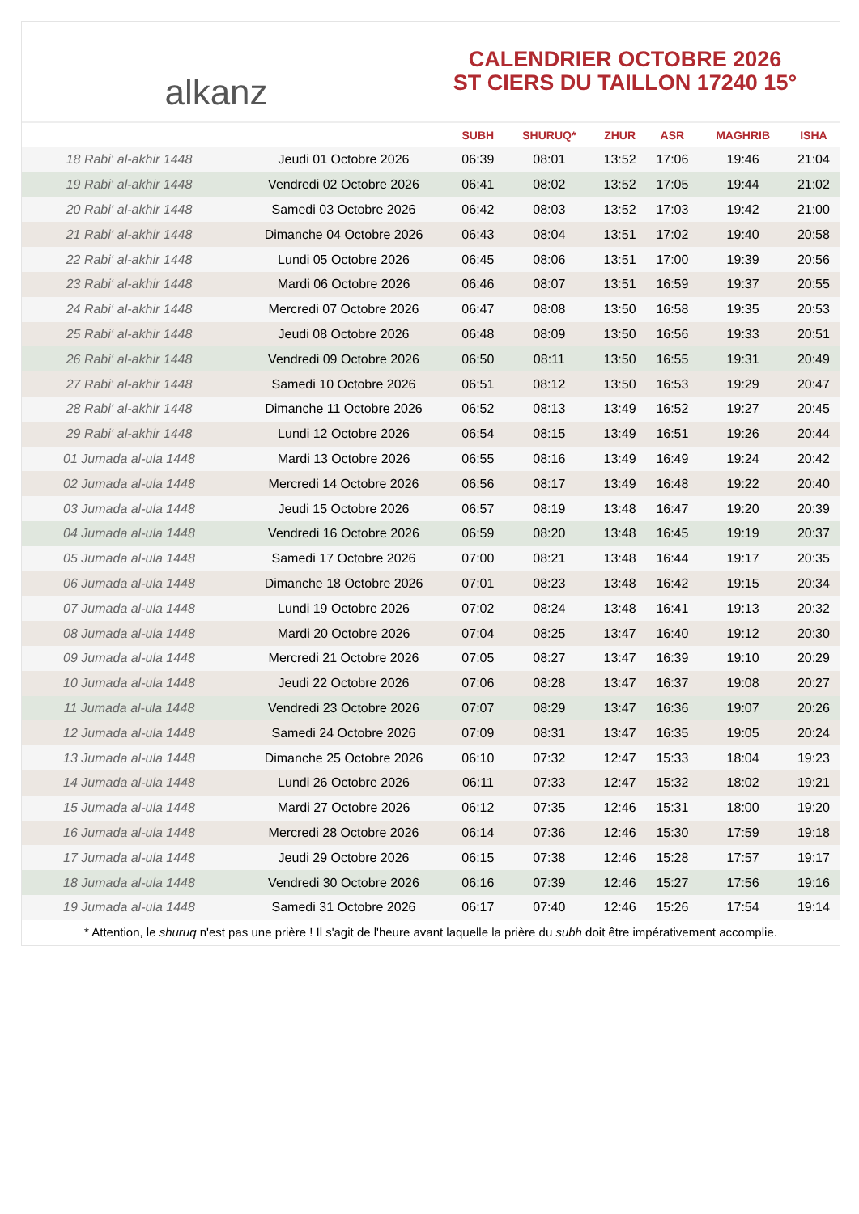alkanz
CALENDRIER OCTOBRE 2026
ST CIERS DU TAILLON 17240 15°
| | | SUBH | SHURUQ* | ZHUR | ASR | MAGHRIB | ISHA |
| --- | --- | --- | --- | --- | --- | --- | --- |
| 18 Rabi‘ al-akhir 1448 | Jeudi 01 Octobre 2026 | 06:39 | 08:01 | 13:52 | 17:06 | 19:46 | 21:04 |
| 19 Rabi‘ al-akhir 1448 | Vendredi 02 Octobre 2026 | 06:41 | 08:02 | 13:52 | 17:05 | 19:44 | 21:02 |
| 20 Rabi‘ al-akhir 1448 | Samedi 03 Octobre 2026 | 06:42 | 08:03 | 13:52 | 17:03 | 19:42 | 21:00 |
| 21 Rabi‘ al-akhir 1448 | Dimanche 04 Octobre 2026 | 06:43 | 08:04 | 13:51 | 17:02 | 19:40 | 20:58 |
| 22 Rabi‘ al-akhir 1448 | Lundi 05 Octobre 2026 | 06:45 | 08:06 | 13:51 | 17:00 | 19:39 | 20:56 |
| 23 Rabi‘ al-akhir 1448 | Mardi 06 Octobre 2026 | 06:46 | 08:07 | 13:51 | 16:59 | 19:37 | 20:55 |
| 24 Rabi‘ al-akhir 1448 | Mercredi 07 Octobre 2026 | 06:47 | 08:08 | 13:50 | 16:58 | 19:35 | 20:53 |
| 25 Rabi‘ al-akhir 1448 | Jeudi 08 Octobre 2026 | 06:48 | 08:09 | 13:50 | 16:56 | 19:33 | 20:51 |
| 26 Rabi‘ al-akhir 1448 | Vendredi 09 Octobre 2026 | 06:50 | 08:11 | 13:50 | 16:55 | 19:31 | 20:49 |
| 27 Rabi‘ al-akhir 1448 | Samedi 10 Octobre 2026 | 06:51 | 08:12 | 13:50 | 16:53 | 19:29 | 20:47 |
| 28 Rabi‘ al-akhir 1448 | Dimanche 11 Octobre 2026 | 06:52 | 08:13 | 13:49 | 16:52 | 19:27 | 20:45 |
| 29 Rabi‘ al-akhir 1448 | Lundi 12 Octobre 2026 | 06:54 | 08:15 | 13:49 | 16:51 | 19:26 | 20:44 |
| 01 Jumada al-ula 1448 | Mardi 13 Octobre 2026 | 06:55 | 08:16 | 13:49 | 16:49 | 19:24 | 20:42 |
| 02 Jumada al-ula 1448 | Mercredi 14 Octobre 2026 | 06:56 | 08:17 | 13:49 | 16:48 | 19:22 | 20:40 |
| 03 Jumada al-ula 1448 | Jeudi 15 Octobre 2026 | 06:57 | 08:19 | 13:48 | 16:47 | 19:20 | 20:39 |
| 04 Jumada al-ula 1448 | Vendredi 16 Octobre 2026 | 06:59 | 08:20 | 13:48 | 16:45 | 19:19 | 20:37 |
| 05 Jumada al-ula 1448 | Samedi 17 Octobre 2026 | 07:00 | 08:21 | 13:48 | 16:44 | 19:17 | 20:35 |
| 06 Jumada al-ula 1448 | Dimanche 18 Octobre 2026 | 07:01 | 08:23 | 13:48 | 16:42 | 19:15 | 20:34 |
| 07 Jumada al-ula 1448 | Lundi 19 Octobre 2026 | 07:02 | 08:24 | 13:48 | 16:41 | 19:13 | 20:32 |
| 08 Jumada al-ula 1448 | Mardi 20 Octobre 2026 | 07:04 | 08:25 | 13:47 | 16:40 | 19:12 | 20:30 |
| 09 Jumada al-ula 1448 | Mercredi 21 Octobre 2026 | 07:05 | 08:27 | 13:47 | 16:39 | 19:10 | 20:29 |
| 10 Jumada al-ula 1448 | Jeudi 22 Octobre 2026 | 07:06 | 08:28 | 13:47 | 16:37 | 19:08 | 20:27 |
| 11 Jumada al-ula 1448 | Vendredi 23 Octobre 2026 | 07:07 | 08:29 | 13:47 | 16:36 | 19:07 | 20:26 |
| 12 Jumada al-ula 1448 | Samedi 24 Octobre 2026 | 07:09 | 08:31 | 13:47 | 16:35 | 19:05 | 20:24 |
| 13 Jumada al-ula 1448 | Dimanche 25 Octobre 2026 | 06:10 | 07:32 | 12:47 | 15:33 | 18:04 | 19:23 |
| 14 Jumada al-ula 1448 | Lundi 26 Octobre 2026 | 06:11 | 07:33 | 12:47 | 15:32 | 18:02 | 19:21 |
| 15 Jumada al-ula 1448 | Mardi 27 Octobre 2026 | 06:12 | 07:35 | 12:46 | 15:31 | 18:00 | 19:20 |
| 16 Jumada al-ula 1448 | Mercredi 28 Octobre 2026 | 06:14 | 07:36 | 12:46 | 15:30 | 17:59 | 19:18 |
| 17 Jumada al-ula 1448 | Jeudi 29 Octobre 2026 | 06:15 | 07:38 | 12:46 | 15:28 | 17:57 | 19:17 |
| 18 Jumada al-ula 1448 | Vendredi 30 Octobre 2026 | 06:16 | 07:39 | 12:46 | 15:27 | 17:56 | 19:16 |
| 19 Jumada al-ula 1448 | Samedi 31 Octobre 2026 | 06:17 | 07:40 | 12:46 | 15:26 | 17:54 | 19:14 |
* Attention, le shuruq n'est pas une prière ! Il s'agit de l'heure avant laquelle la prière du subh doit être impérativement accomplie.